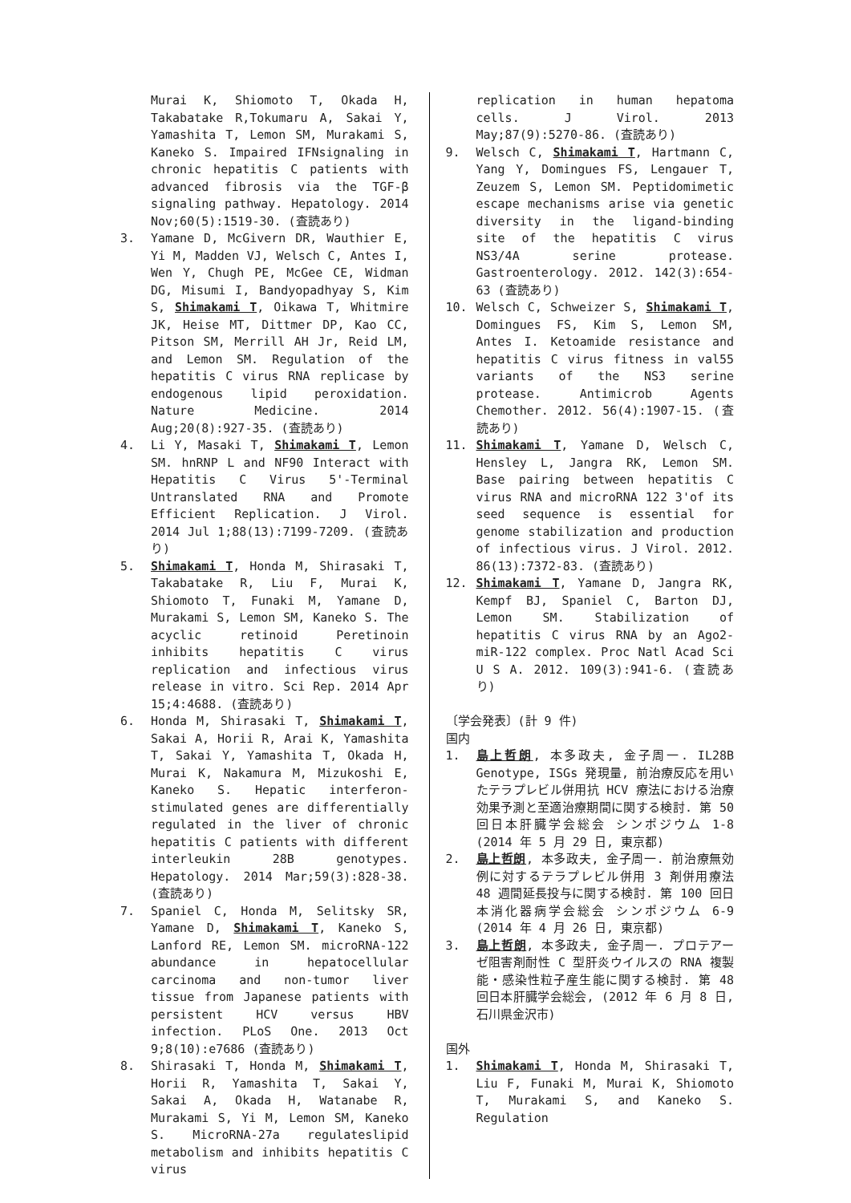Murai K, Shiomoto T, Okada H, Takabatake R,Tokumaru A, Sakai Y, Yamashita T, Lemon SM, Murakami S, Kaneko S. Impaired IFNsignaling in chronic hepatitis C patients with advanced fibrosis via the TGF-β signaling pathway. Hepatology. 2014 Nov;60(5):1519-30. (査読あり)
3. Yamane D, McGivern DR, Wauthier E, Yi M, Madden VJ, Welsch C, Antes I, Wen Y, Chugh PE, McGee CE, Widman DG, Misumi I, Bandyopadhyay S, Kim S, Shimakami T, Oikawa T, Whitmire JK, Heise MT, Dittmer DP, Kao CC, Pitson SM, Merrill AH Jr, Reid LM, and Lemon SM. Regulation of the hepatitis C virus RNA replicase by endogenous lipid peroxidation. Nature Medicine. 2014 Aug;20(8):927-35. (査読あり)
4. Li Y, Masaki T, Shimakami T, Lemon SM. hnRNP L and NF90 Interact with Hepatitis C Virus 5'-Terminal Untranslated RNA and Promote Efficient Replication. J Virol. 2014 Jul 1;88(13):7199-7209. (査読あり)
5. Shimakami T, Honda M, Shirasaki T, Takabatake R, Liu F, Murai K, Shiomoto T, Funaki M, Yamane D, Murakami S, Lemon SM, Kaneko S. The acyclic retinoid Peretinoin inhibits hepatitis C virus replication and infectious virus release in vitro. Sci Rep. 2014 Apr 15;4:4688. (査読あり)
6. Honda M, Shirasaki T, Shimakami T, Sakai A, Horii R, Arai K, Yamashita T, Sakai Y, Yamashita T, Okada H, Murai K, Nakamura M, Mizukoshi E, Kaneko S. Hepatic interferon-stimulated genes are differentially regulated in the liver of chronic hepatitis C patients with different interleukin 28B genotypes. Hepatology. 2014 Mar;59(3):828-38. (査読あり)
7. Spaniel C, Honda M, Selitsky SR, Yamane D, Shimakami T, Kaneko S, Lanford RE, Lemon SM. microRNA-122 abundance in hepatocellular carcinoma and non-tumor liver tissue from Japanese patients with persistent HCV versus HBV infection. PLoS One. 2013 Oct 9;8(10):e7686 (査読あり)
8. Shirasaki T, Honda M, Shimakami T, Horii R, Yamashita T, Sakai Y, Sakai A, Okada H, Watanabe R, Murakami S, Yi M, Lemon SM, Kaneko S. MicroRNA-27a regulateslipid metabolism and inhibits hepatitis C virus
replication in human hepatoma cells. J Virol. 2013 May;87(9):5270-86. (査読あり)
9. Welsch C, Shimakami T, Hartmann C, Yang Y, Domingues FS, Lengauer T, Zeuzem S, Lemon SM. Peptidomimetic escape mechanisms arise via genetic diversity in the ligand-binding site of the hepatitis C virus NS3/4A serine protease. Gastroenterology. 2012. 142(3):654-63 (査読あり)
10. Welsch C, Schweizer S, Shimakami T, Domingues FS, Kim S, Lemon SM, Antes I. Ketoamide resistance and hepatitis C virus fitness in val55 variants of the NS3 serine protease. Antimicrob Agents Chemother. 2012. 56(4):1907-15. (査読あり)
11. Shimakami T, Yamane D, Welsch C, Hensley L, Jangra RK, Lemon SM. Base pairing between hepatitis C virus RNA and microRNA 122 3'of its seed sequence is essential for genome stabilization and production of infectious virus. J Virol. 2012. 86(13):7372-83. (査読あり)
12. Shimakami T, Yamane D, Jangra RK, Kempf BJ, Spaniel C, Barton DJ, Lemon SM. Stabilization of hepatitis C virus RNA by an Ago2-miR-122 complex. Proc Natl Acad Sci U S A. 2012. 109(3):941-6. (査読あり)
〔学会発表〕(計 9 件)
国内
1. 島上哲朗, 本多政夫, 金子周一. IL28B Genotype, ISGs 発現量, 前治療反応を用いたテラプレビル併用抗 HCV 療法における治療効果予測と至適治療期間に関する検討. 第 50 回日本肝臓学会総会 シンポジウム 1-8 (2014 年 5 月 29 日, 東京都)
2. 島上哲朗, 本多政夫, 金子周一. 前治療無効例に対するテラプレビル併用 3 剤併用療法 48 週間延長投与に関する検討. 第 100 回日本消化器病学会総会 シンポジウム 6-9 (2014 年 4 月 26 日, 東京都)
3. 島上哲朗, 本多政夫, 金子周一. プロテアーゼ阻害剤耐性 C 型肝炎ウイルスの RNA 複製能・感染性粒子産生能に関する検討. 第 48 回日本肝臓学会総会, (2012 年 6 月 8 日, 石川県金沢市)
国外
1. Shimakami T, Honda M, Shirasaki T, Liu F, Funaki M, Murai K, Shiomoto T, Murakami S, and Kaneko S. Regulation